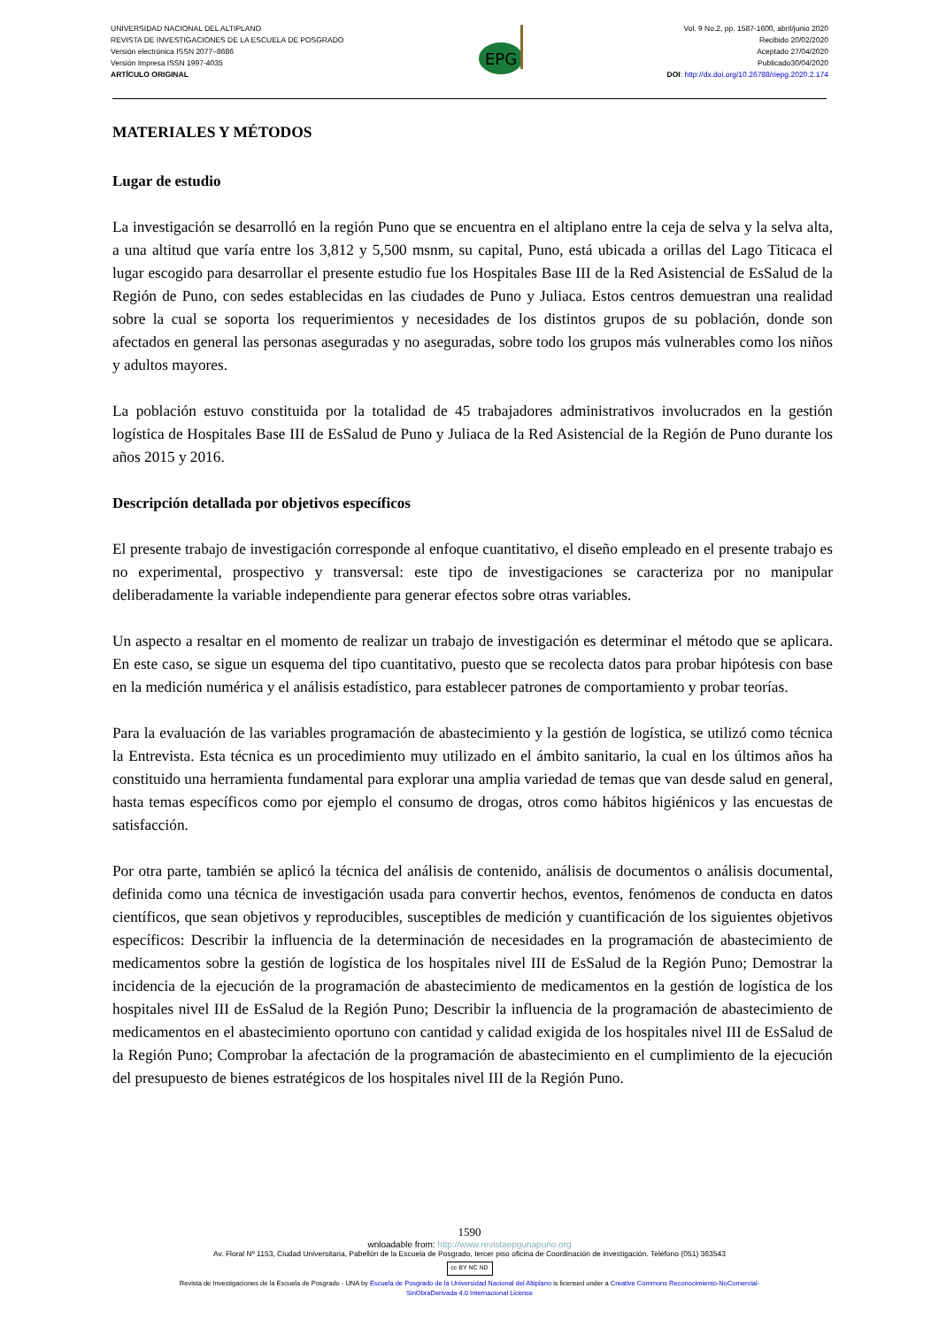UNIVERSIDAD NACIONAL DEL ALTIPLANO
REVISTA DE INVESTIGACIONES DE LA ESCUELA DE POSGRADO
Versión electrónica ISSN 2077–8686
Versión Impresa ISSN 1997-4035
ARTÍCULO ORIGINAL
EPG
Vol. 9 No.2, pp. 1587-1600, abril/junio 2020
Recibido 20/02/2020
Aceptado 27/04/2020
Publicado30/04/2020
DOI: http://dx.doi.org/10.26788/riepg.2020.2.174
MATERIALES Y MÉTODOS
Lugar de estudio
La investigación se desarrolló en la región Puno que se encuentra en el altiplano entre la ceja de selva y la selva alta, a una altitud que varía entre los 3,812 y 5,500 msnm, su capital, Puno, está ubicada a orillas del Lago Titicaca el lugar escogido para desarrollar el presente estudio fue los Hospitales Base III de la Red Asistencial de EsSalud de la Región de Puno, con sedes establecidas en las ciudades de Puno y Juliaca. Estos centros demuestran una realidad sobre la cual se soporta los requerimientos y necesidades de los distintos grupos de su población, donde son afectados en general las personas aseguradas y no aseguradas, sobre todo los grupos más vulnerables como los niños y adultos mayores.
La población estuvo constituida por la totalidad de 45 trabajadores administrativos involucrados en la gestión logística de Hospitales Base III de EsSalud de Puno y Juliaca de la Red Asistencial de la Región de Puno durante los años 2015 y 2016.
Descripción detallada por objetivos específicos
El presente trabajo de investigación corresponde al enfoque cuantitativo, el diseño empleado en el presente trabajo es no experimental, prospectivo y transversal: este tipo de investigaciones se caracteriza por no manipular deliberadamente la variable independiente para generar efectos sobre otras variables.
Un aspecto a resaltar en el momento de realizar un trabajo de investigación es determinar el método que se aplicara. En este caso, se sigue un esquema del tipo cuantitativo, puesto que se recolecta datos para probar hipótesis con base en la medición numérica y el análisis estadístico, para establecer patrones de comportamiento y probar teorías.
Para la evaluación de las variables programación de abastecimiento y la gestión de logística, se utilizó como técnica la Entrevista. Esta técnica es un procedimiento muy utilizado en el ámbito sanitario, la cual en los últimos años ha constituido una herramienta fundamental para explorar una amplia variedad de temas que van desde salud en general, hasta temas específicos como por ejemplo el consumo de drogas, otros como hábitos higiénicos y las encuestas de satisfacción.
Por otra parte, también se aplicó la técnica del análisis de contenido, análisis de documentos o análisis documental, definida como una técnica de investigación usada para convertir hechos, eventos, fenómenos de conducta en datos científicos, que sean objetivos y reproducibles, susceptibles de medición y cuantificación de los siguientes objetivos específicos: Describir la influencia de la determinación de necesidades en la programación de abastecimiento de medicamentos sobre la gestión de logística de los hospitales nivel III de EsSalud de la Región Puno; Demostrar la incidencia de la ejecución de la programación de abastecimiento de medicamentos en la gestión de logística de los hospitales nivel III de EsSalud de la Región Puno; Describir la influencia de la programación de abastecimiento de medicamentos en el abastecimiento oportuno con cantidad y calidad exigida de los hospitales nivel III de EsSalud de la Región Puno; Comprobar la afectación de la programación de abastecimiento en el cumplimiento de la ejecución del presupuesto de bienes estratégicos de los hospitales nivel III de la Región Puno.
1590
wnloadable from: http://www.revistaepgunapuno.org
Av. Floral Nº 1153, Ciudad Universitaria, Pabellón de la Escuela de Posgrado, tercer piso oficina de Coordinación de investigación. Teléfono (051) 363543
cc BY NC ND
Revista de Investigaciones de la Escuela de Posgrado - UNA by Escuela de Posgrado de la Universidad Nacional del Altiplano is licensed under a Creative Commons Reconocimiento-NoComercial-
SinObraDerivada 4.0 Internacional License